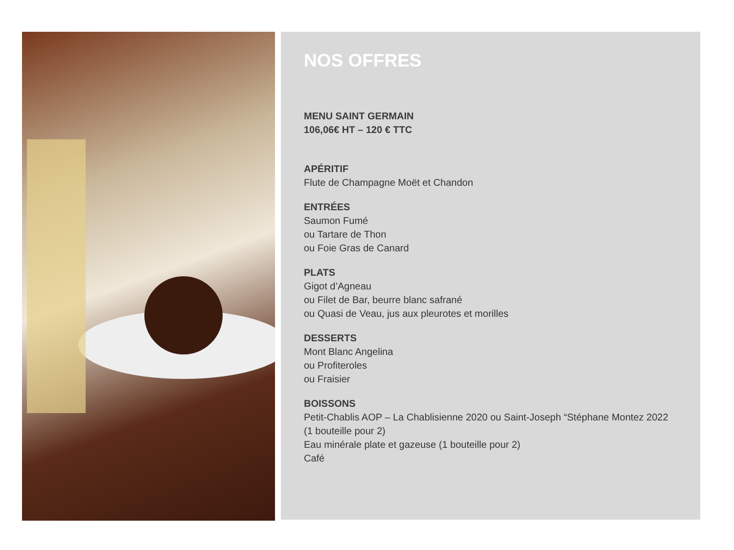NOS OFFRES
MENU SAINT GERMAIN
106,06€ HT – 120 € TTC
APÉRITIF
Flute de Champagne Moët et Chandon
ENTRÉES
Saumon Fumé
ou Tartare de Thon
ou Foie Gras de Canard
PLATS
Gigot d’Agneau
ou Filet de Bar, beurre blanc safrané
ou Quasi de Veau, jus aux pleurotes et morilles
DESSERTS
Mont Blanc Angelina
ou Profiteroles
ou Fraisier
BOISSONS
Petit-Chablis AOP – La Chablisienne 2020 ou Saint-Joseph “Stéphane Montez 2022 (1 bouteille pour 2)
Eau minérale plate et gazeuse (1 bouteille pour 2)
Café